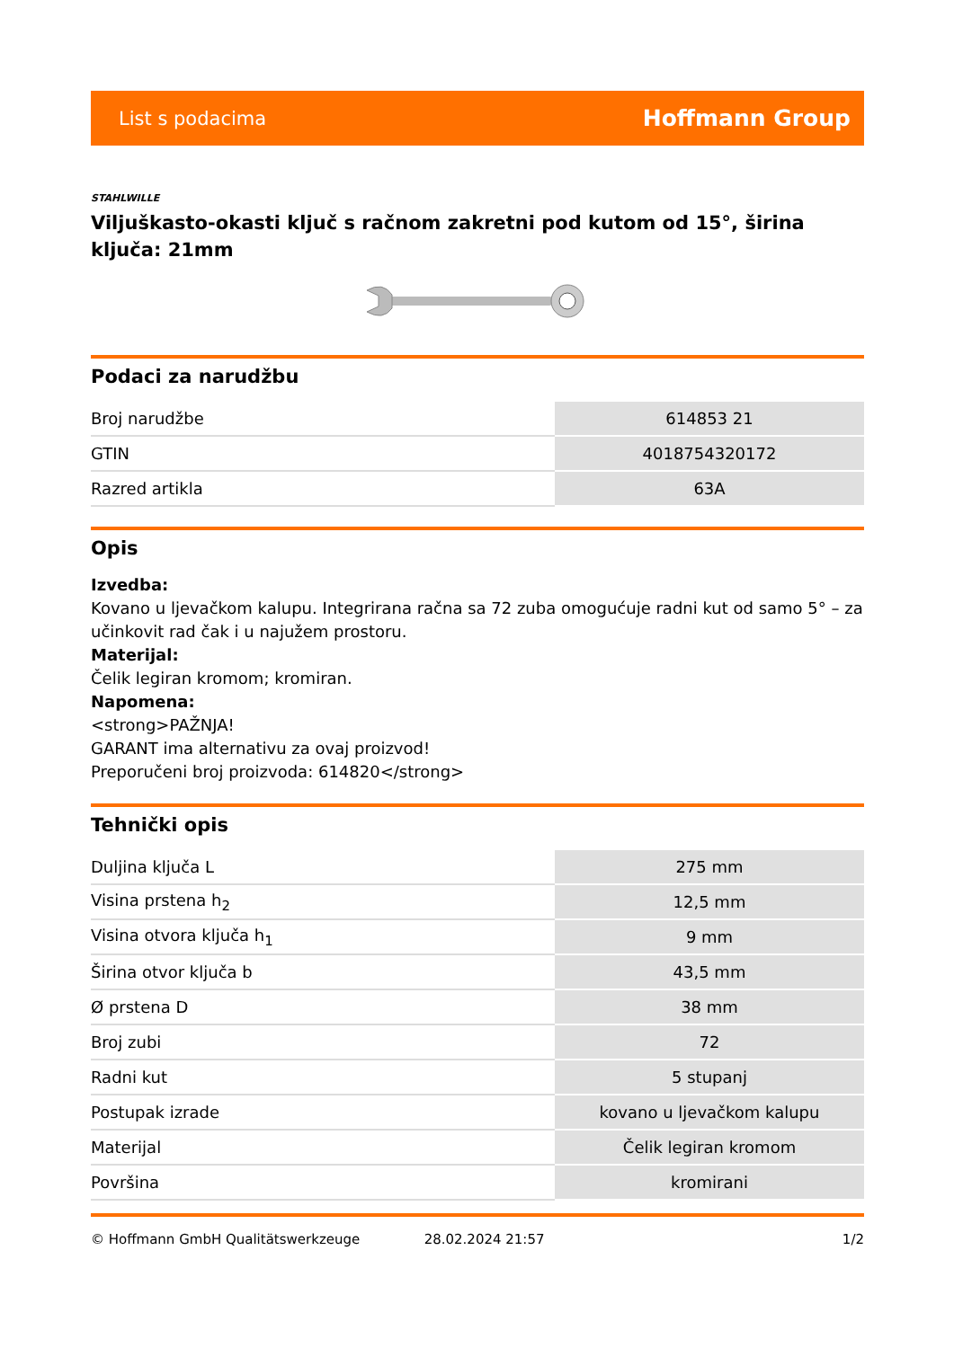List s podacima Hoffmann Group
STAHLWILLE
Viljuškasto-okasti ključ s račnom zakretni pod kutom od 15°, širina ključa: 21mm
Podaci za narudžbu
| Broj narudžbe | 614853 21 |
| GTIN | 4018754320172 |
| Razred artikla | 63A |
Opis
Izvedba:
Kovano u ljevačkom kalupu. Integrirana račna sa 72 zuba omogućuje radni kut od samo 5° – za učinkovit rad čak i u najužem prostoru.
Materijal:
Čelik legiran kromom; kromiran.
Napomena:
<strong>PAŽNJA!
GARANT ima alternativu za ovaj proizvod!
Preporučeni broj proizvoda: 614820</strong>
Tehnički opis
| Duljina ključa L | 275 mm |
| Visina prstena h<sub>2</sub> | 12,5 mm |
| Visina otvora ključa h<sub>1</sub> | 9 mm |
| Širina otvor ključa b | 43,5 mm |
| Ø prstena D | 38 mm |
| Broj zubi | 72 |
| Radni kut | 5 stupanj |
| Postupak izrade | kovano u ljevačkom kalupu |
| Materijal | Čelik legiran kromom |
| Površina | kromirani |
© Hoffmann GmbH Qualitätswerkzeuge 28.02.2024 21:57 1/2